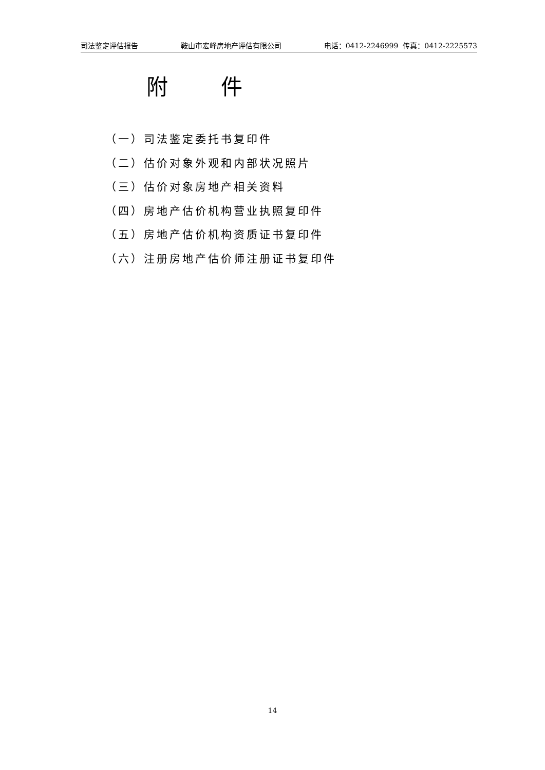司法鉴定评估报告 鞍山市宏峰房地产评估有限公司 电话：0412-2246999 传真：0412-2225573
附 件
（一）司法鉴定委托书复印件
（二）估价对象外观和内部状况照片
（三）估价对象房地产相关资料
（四）房地产估价机构营业执照复印件
（五）房地产估价机构资质证书复印件
（六）注册房地产估价师注册证书复印件
14